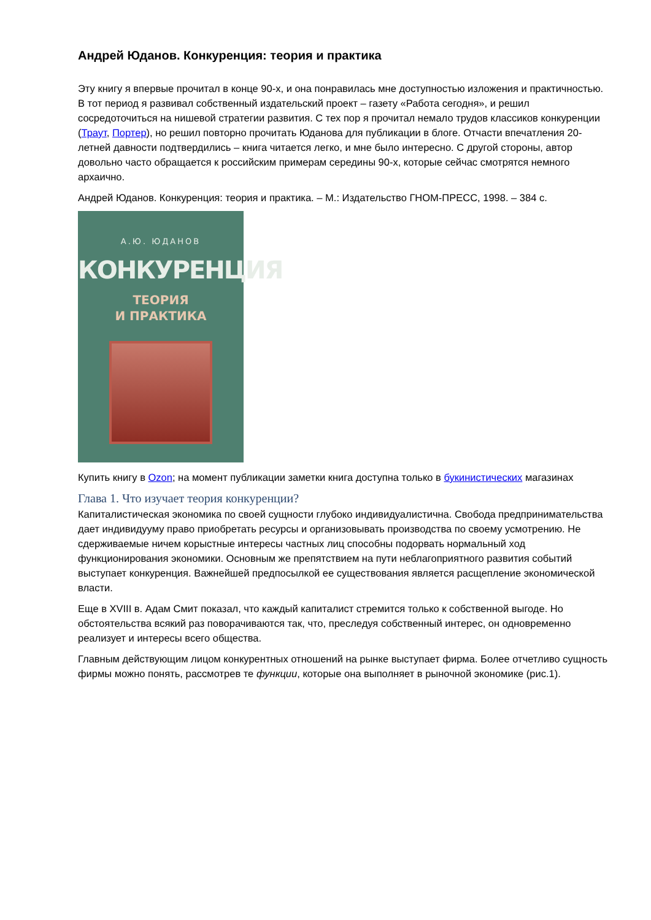Андрей Юданов. Конкуренция: теория и практика
Эту книгу я впервые прочитал в конце 90-х, и она понравилась мне доступностью изложения и практичностью. В тот период я развивал собственный издательский проект – газету «Работа сегодня», и решил сосредоточиться на нишевой стратегии развития. С тех пор я прочитал немало трудов классиков конкуренции (Траут, Портер), но решил повторно прочитать Юданова для публикации в блоге. Отчасти впечатления 20-летней давности подтвердились – книга читается легко, и мне было интересно. С другой стороны, автор довольно часто обращается к российским примерам середины 90-х, которые сейчас смотрятся немного архаично.
Андрей Юданов. Конкуренция: теория и практика. – М.: Издательство ГНОМ-ПРЕСС, 1998. – 384 с.
А.Ю. ЮДАНОВ
КОНКУРЕНЦИЯ
ТЕОРИЯ
И ПРАКТИКА
Купить книгу в Ozon; на момент публикации заметки книга доступна только в букинистических магазинах
Глава 1. Что изучает теория конкуренции?
Капиталистическая экономика по своей сущности глубоко индивидуалистична. Свобода предпринимательства дает индивидууму право приобретать ресурсы и организовывать производства по своему усмотрению. Не сдерживаемые ничем корыстные интересы частных лиц способны подорвать нормальный ход функционирования экономики. Основным же препятствием на пути неблагоприятного развития событий выступает конкуренция. Важнейшей предпосылкой ее существования является расщепление экономической власти.
Еще в XVIII в. Адам Смит показал, что каждый капиталист стремится только к собственной выгоде. Но обстоятельства всякий раз поворачиваются так, что, преследуя собственный интерес, он одновременно реализует и интересы всего общества.
Главным действующим лицом конкурентных отношений на рынке выступает фирма. Более отчетливо сущность фирмы можно понять, рассмотрев те функции, которые она выполняет в рыночной экономике (рис.1).